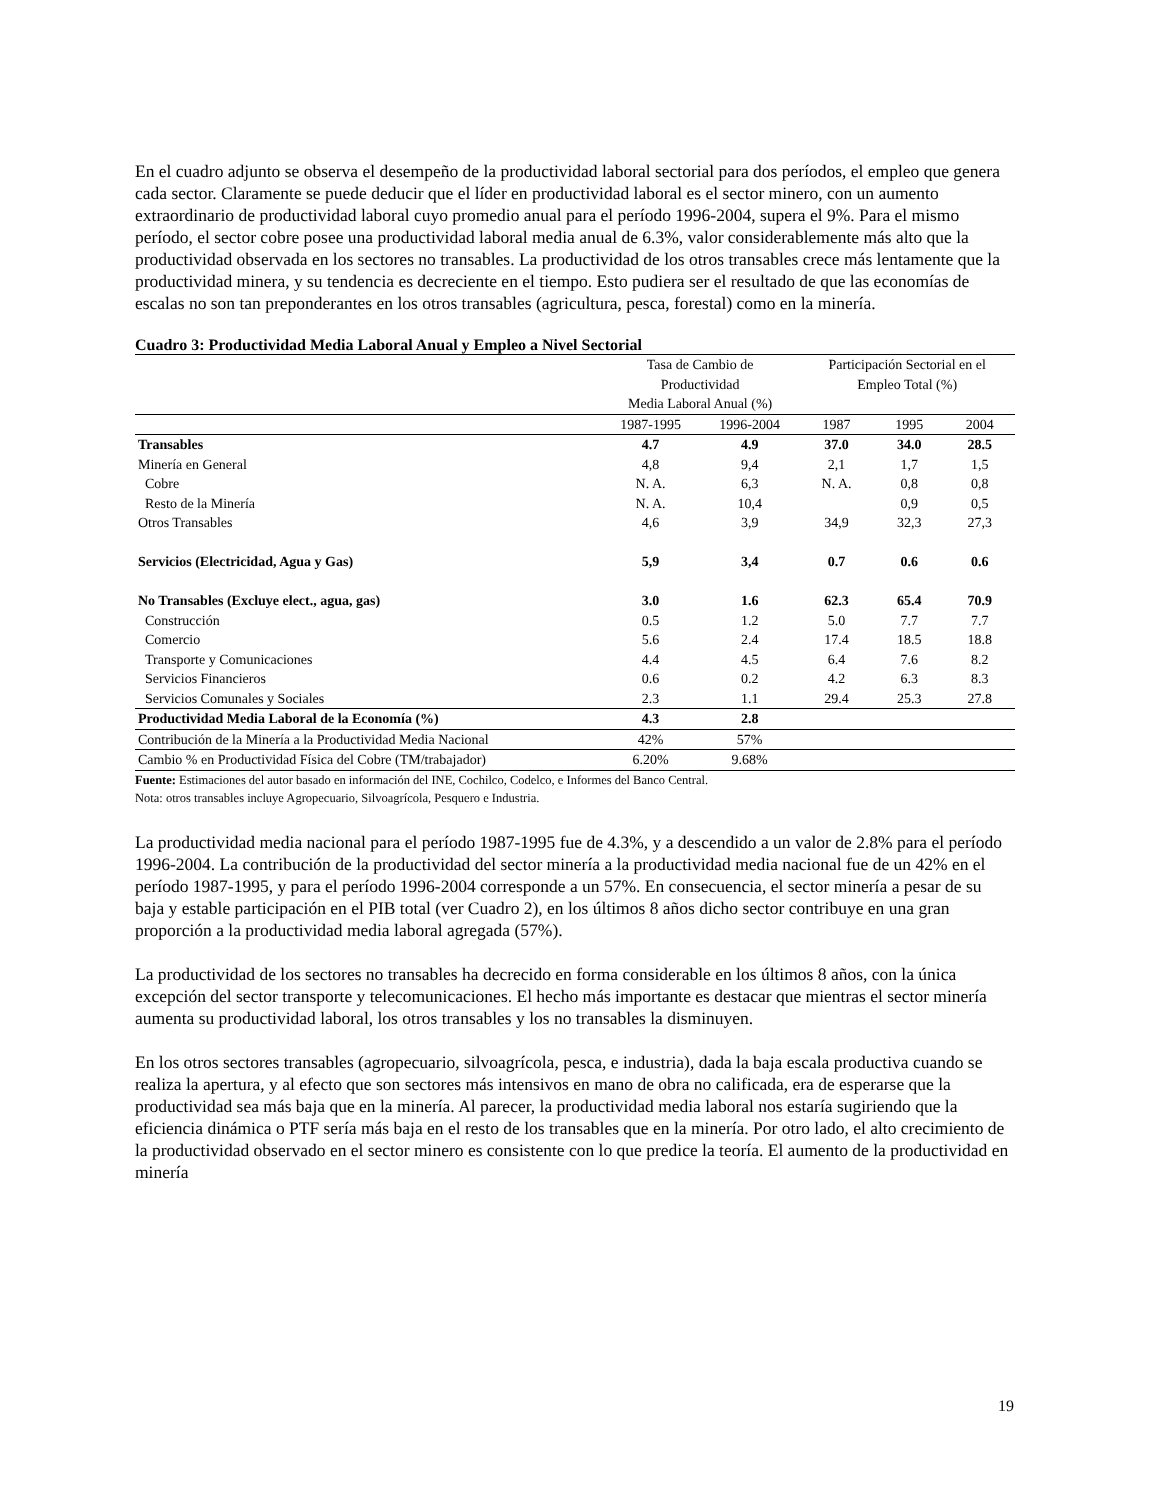En el cuadro adjunto se observa el desempeño de la productividad laboral sectorial para dos períodos, el empleo que genera cada sector. Claramente se puede deducir que el líder en productividad laboral es el sector minero, con un aumento extraordinario de productividad laboral cuyo promedio anual para el período 1996-2004, supera el 9%. Para el mismo período, el sector cobre posee una productividad laboral media anual de 6.3%, valor considerablemente más alto que la productividad observada en los sectores no transables. La productividad de los otros transables crece más lentamente que la productividad minera, y su tendencia es decreciente en el tiempo. Esto pudiera ser el resultado de que las economías de escalas no son tan preponderantes en los otros transables (agricultura, pesca, forestal) como en la minería.
Cuadro 3: Productividad Media Laboral Anual y Empleo a Nivel Sectorial
| | Tasa de Cambio de Productividad Media Laboral Anual (%) | | Participación Sectorial en el Empleo Total (%) | | |
| --- | --- | --- | --- | --- | --- |
| | 1987-1995 | 1996-2004 | 1987 | 1995 | 2004 |
| Transables | 4.7 | 4.9 | 37.0 | 34.0 | 28.5 |
| Minería en General | 4,8 | 9,4 | 2,1 | 1,7 | 1,5 |
| Cobre | N. A. | 6,3 | N. A. | 0,8 | 0,8 |
| Resto de la Minería | N. A. | 10,4 | | 0,9 | 0,5 |
| Otros Transables | 4,6 | 3,9 | 34,9 | 32,3 | 27,3 |
| Servicios (Electricidad, Agua y Gas) | 5,9 | 3,4 | 0.7 | 0.6 | 0.6 |
| No Transables (Excluye elect., agua, gas) | 3.0 | 1.6 | 62.3 | 65.4 | 70.9 |
| Construcción | 0.5 | 1.2 | 5.0 | 7.7 | 7.7 |
| Comercio | 5.6 | 2.4 | 17.4 | 18.5 | 18.8 |
| Transporte y Comunicaciones | 4.4 | 4.5 | 6.4 | 7.6 | 8.2 |
| Servicios Financieros | 0.6 | 0.2 | 4.2 | 6.3 | 8.3 |
| Servicios Comunales y Sociales | 2.3 | 1.1 | 29.4 | 25.3 | 27.8 |
| Productividad Media Laboral de la Economía (%) | 4.3 | 2.8 | | | |
| Contribución de la Minería a la Productividad Media Nacional | 42% | 57% | | | |
| Cambio % en Productividad Física del Cobre (TM/trabajador) | 6.20% | 9.68% | | | |
Fuente: Estimaciones del autor basado en información del INE, Cochilco, Codelco, e Informes del Banco Central.
Nota: otros transables incluye Agropecuario, Silvoagrícola, Pesquero e Industria.
La productividad media nacional para el período 1987-1995 fue de 4.3%, y a descendido a un valor de 2.8% para el período 1996-2004. La contribución de la productividad del sector minería a la productividad media nacional fue de un 42% en el período 1987-1995, y para el período 1996-2004 corresponde a un 57%. En consecuencia, el sector minería a pesar de su baja y estable participación en el PIB total (ver Cuadro 2), en los últimos 8 años dicho sector contribuye en una gran proporción a la productividad media laboral agregada (57%).
La productividad de los sectores no transables ha decrecido en forma considerable en los últimos 8 años, con la única excepción del sector transporte y telecomunicaciones. El hecho más importante es destacar que mientras el sector minería aumenta su productividad laboral, los otros transables y los no transables la disminuyen.
En los otros sectores transables (agropecuario, silvoagrícola, pesca, e industria), dada la baja escala productiva cuando se realiza la apertura, y al efecto que son sectores más intensivos en mano de obra no calificada, era de esperarse que la productividad sea más baja que en la minería. Al parecer, la productividad media laboral nos estaría sugiriendo que la eficiencia dinámica o PTF sería más baja en el resto de los transables que en la minería. Por otro lado, el alto crecimiento de la productividad observado en el sector minero es consistente con lo que predice la teoría. El aumento de la productividad en minería
19